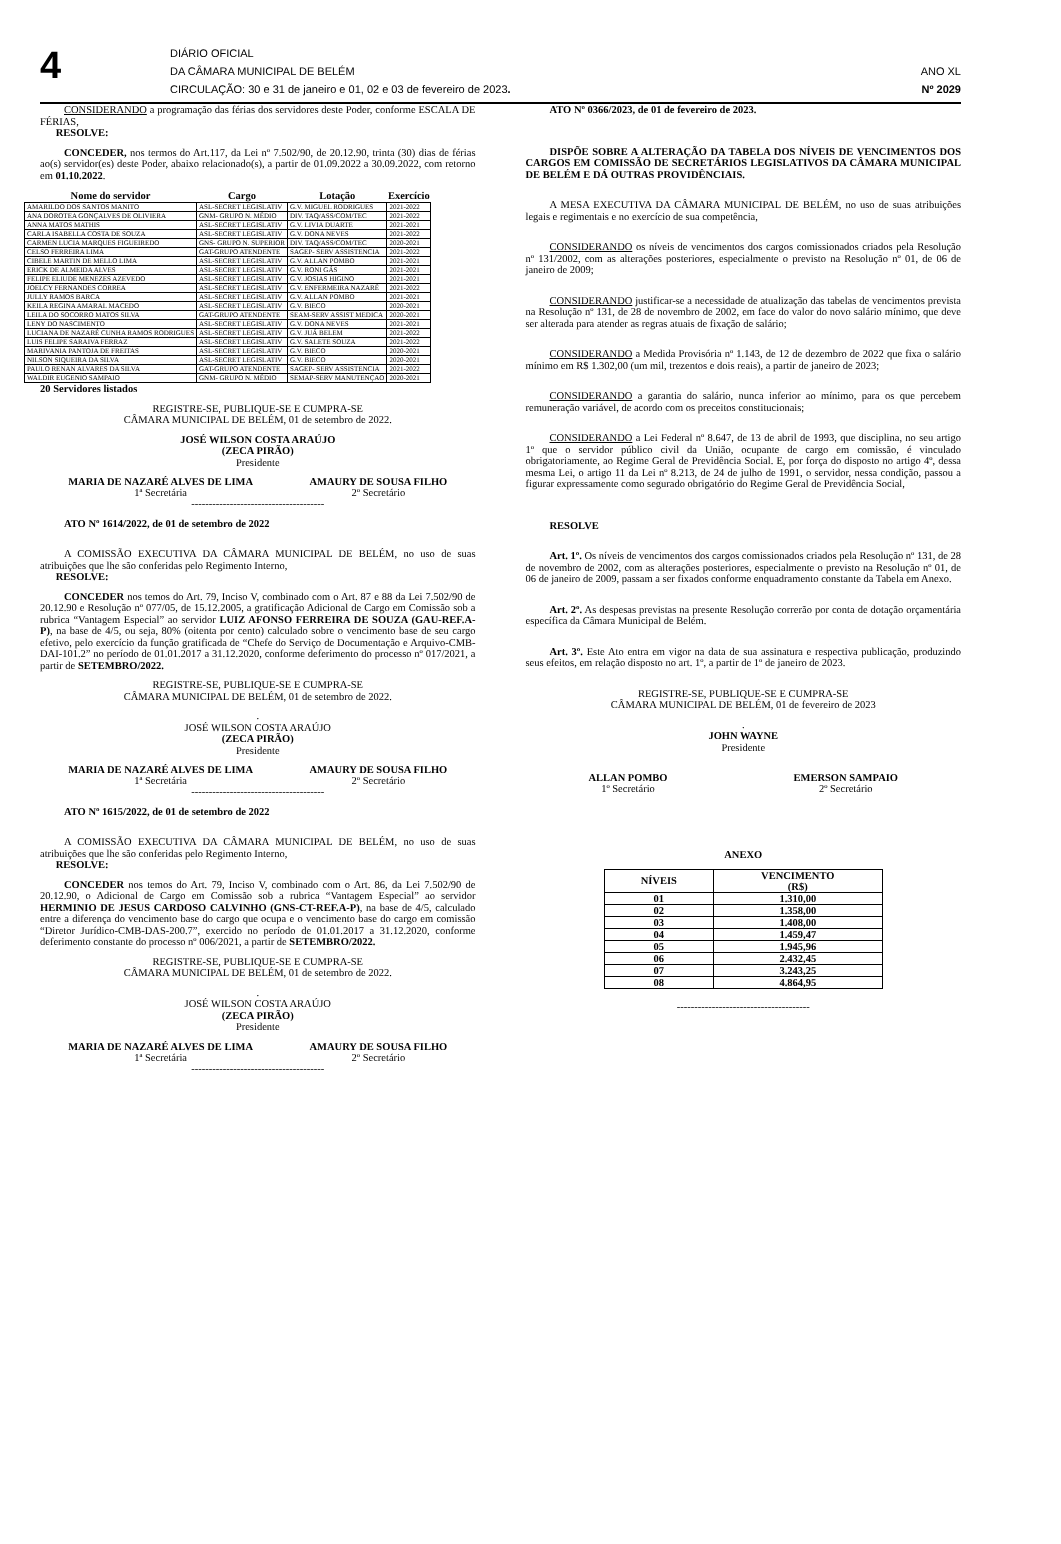4
DIÁRIO OFICIAL
DA CÂMARA MUNICIPAL DE BELÉM
CIRCULAÇÃO: 30 e 31 de janeiro e 01, 02 e 03 de fevereiro de 2023.
ANO XL
Nº 2029
CONSIDERANDO a programação das férias dos servidores deste Poder, conforme ESCALA DE FÉRIAS,
RESOLVE:
CONCEDER, nos termos do Art.117, da Lei nº 7.502/90, de 20.12.90, trinta (30) dias de férias ao(s) servidor(es) deste Poder, abaixo relacionado(s), a partir de 01.09.2022 a 30.09.2022, com retorno em 01.10.2022.
| Nome do servidor | Cargo | Lotação | Exercício |
| --- | --- | --- | --- |
| AMARILDO DOS SANTOS MANITO | ASL-SECRET LEGISLATIV | G.V. MIGUEL RODRIGUES | 2021-2022 |
| ANA DOROTEA GONÇALVES DE OLIVIERA | GNM- GRUPO N. MÉDIO | DIV. TAQ/ASS/COM/TEC | 2021-2022 |
| ANNA MATOS MATHIS | ASL-SECRET LEGISLATIV | G.V. LIVIA DUARTE | 2021-2021 |
| CARLA ISABELLA COSTA DE SOUZA | ASL-SECRET LEGISLATIV | G.V. DONA NEVES | 2021-2022 |
| CARMEN LUCIA MARQUES FIGUEIREDO | GNS- GRUPO N. SUPERIOR | DIV. TAQ/ASS/COM/TEC | 2020-2021 |
| CELSO FERREIRA LIMA | GAT-GRUPO ATENDENTE | SAGEP- SERV ASSISTENCIA | 2021-2022 |
| CIBELE MARTIN DE MELLO LIMA | ASL-SECRET LEGISLATIV | G.V. ALLAN POMBO | 2021-2021 |
| ERICK DE ALMEIDA ALVES | ASL-SECRET LEGISLATIV | G.V. RONI GÁS | 2021-2021 |
| FELIPE ELIUDE MENEZES AZEVEDO | ASL-SECRET LEGISLATIV | G.V. JOSIAS HIGINO | 2021-2021 |
| JOELCY FERNANDES CORREA | ASL-SECRET LEGISLATIV | G.V. ENFERMEIRA NAZARÉ | 2021-2022 |
| JULLY RAMOS BARCA | ASL-SECRET LEGISLATIV | G.V. ALLAN POMBO | 2021-2021 |
| KEILA REGINA AMARAL MACEDO | ASL-SECRET LEGISLATIV | G.V. BIECO | 2020-2021 |
| LEILA DO SOCORRO MATOS SILVA | GAT-GRUPO ATENDENTE | SEAM-SERV ASSIST MEDICA | 2020-2021 |
| LENY DO NASCIMENTO | ASL-SECRET LEGISLATIV | G.V. DONA NEVES | 2021-2021 |
| LUCIANA DE NAZARÉ CUNHA RAMOS RODRIGUES | ASL-SECRET LEGISLATIV | G.V. JUÁ BELEM | 2021-2022 |
| LUIS FELIPE SARAIVA FERRAZ | ASL-SECRET LEGISLATIV | G.V. SALETE SOUZA | 2021-2022 |
| MARIVANIA PANTOJA DE FREITAS | ASL-SECRET LEGISLATIV | G.V. BIECO | 2020-2021 |
| NILSON SIQUEIRA DA SILVA | ASL-SECRET LEGISLATIV | G.V. BIECO | 2020-2021 |
| PAULO RENAN ALVARES DA SILVA | GAT-GRUPO ATENDENTE | SAGEP- SERV ASSISTENCIA | 2021-2022 |
| WALDIR EUGENIO SAMPAIO | GNM- GRUPO N. MÉDIO | SEMAP-SERV MANUTENÇAO | 2020-2021 |
20 Servidores listados
REGISTRE-SE, PUBLIQUE-SE E CUMPRA-SE
CÂMARA MUNICIPAL DE BELÉM, 01 de setembro de 2022.
JOSÉ WILSON COSTA ARAÚJO
(ZECA PIRÃO)
Presidente
MARIA DE NAZARÉ ALVES DE LIMA
1ª Secretária
AMAURY DE SOUSA FILHO
2º Secretário
--------------------------------------
ATO Nº 1614/2022, de 01 de setembro de 2022
A COMISSÃO EXECUTIVA DA CÂMARA MUNICIPAL DE BELÉM, no uso de suas atribuições que lhe são conferidas pelo Regimento Interno,
RESOLVE:
CONCEDER nos temos do Art. 79, Inciso V, combinado com o Art. 87 e 88 da Lei 7.502/90 de 20.12.90 e Resolução nº 077/05, de 15.12.2005, a gratificação Adicional de Cargo em Comissão sob a rubrica “Vantagem Especial” ao servidor LUIZ AFONSO FERREIRA DE SOUZA (GAU-REF.A-P), na base de 4/5, ou seja, 80% (oitenta por cento) calculado sobre o vencimento base de seu cargo efetivo, pelo exercício da função gratificada de “Chefe do Serviço de Documentação e Arquivo-CMB-DAI-101.2” no período de 01.01.2017 a 31.12.2020, conforme deferimento do processo nº 017/2021, a partir de SETEMBRO/2022.
REGISTRE-SE, PUBLIQUE-SE E CUMPRA-SE
CÂMARA MUNICIPAL DE BELÉM, 01 de setembro de 2022.
.
JOSÉ WILSON COSTA ARAÚJO
(ZECA PIRÃO)
Presidente
MARIA DE NAZARÉ ALVES DE LIMA
1ª Secretária
AMAURY DE SOUSA FILHO
2º Secretário
--------------------------------------
ATO Nº 1615/2022, de 01 de setembro de 2022
A COMISSÃO EXECUTIVA DA CÂMARA MUNICIPAL DE BELÉM, no uso de suas atribuições que lhe são conferidas pelo Regimento Interno,
RESOLVE:
CONCEDER nos temos do Art. 79, Inciso V, combinado com o Art. 86, da Lei 7.502/90 de 20.12.90, o Adicional de Cargo em Comissão sob a rubrica “Vantagem Especial” ao servidor HERMINIO DE JESUS CARDOSO CALVINHO (GNS-CT-REF.A-P), na base de 4/5, calculado entre a diferença do vencimento base do cargo que ocupa e o vencimento base do cargo em comissão “Diretor Jurídico-CMB-DAS-200.7”, exercido no período de 01.01.2017 a 31.12.2020, conforme deferimento constante do processo nº 006/2021, a partir de SETEMBRO/2022.
REGISTRE-SE, PUBLIQUE-SE E CUMPRA-SE
CÂMARA MUNICIPAL DE BELÉM, 01 de setembro de 2022.
.
JOSÉ WILSON COSTA ARAÚJO
(ZECA PIRÃO)
Presidente
MARIA DE NAZARÉ ALVES DE LIMA
1ª Secretária
AMAURY DE SOUSA FILHO
2º Secretário
--------------------------------------
ATO Nº 0366/2023, de 01 de fevereiro de 2023.
DISPÕE SOBRE A ALTERAÇÃO DA TABELA DOS NÍVEIS DE VENCIMENTOS DOS CARGOS EM COMISSÃO DE SECRETÁRIOS LEGISLATIVOS DA CÂMARA MUNICIPAL DE BELÉM E DÁ OUTRAS PROVIDÊNCIAIS.
A MESA EXECUTIVA DA CÂMARA MUNICIPAL DE BELÉM, no uso de suas atribuições legais e regimentais e no exercício de sua competência,
CONSIDERANDO os níveis de vencimentos dos cargos comissionados criados pela Resolução nº 131/2002, com as alterações posteriores, especialmente o previsto na Resolução nº 01, de 06 de janeiro de 2009;
CONSIDERANDO justificar-se a necessidade de atualização das tabelas de vencimentos prevista na Resolução nº 131, de 28 de novembro de 2002, em face do valor do novo salário mínimo, que deve ser alterada para atender as regras atuais de fixação de salário;
CONSIDERANDO a Medida Provisória nº 1.143, de 12 de dezembro de 2022 que fixa o salário mínimo em R$ 1.302,00 (um mil, trezentos e dois reais), a partir de janeiro de 2023;
CONSIDERANDO a garantia do salário, nunca inferior ao mínimo, para os que percebem remuneração variável, de acordo com os preceitos constitucionais;
CONSIDERANDO a Lei Federal nº 8.647, de 13 de abril de 1993, que disciplina, no seu artigo 1º que o servidor público civil da União, ocupante de cargo em comissão, é vinculado obrigatoriamente, ao Regime Geral de Previdência Social. E, por força do disposto no artigo 4º, dessa mesma Lei, o artigo 11 da Lei nº 8.213, de 24 de julho de 1991, o servidor, nessa condição, passou a figurar expressamente como segurado obrigatório do Regime Geral de Previdência Social,
RESOLVE
Art. 1º. Os níveis de vencimentos dos cargos comissionados criados pela Resolução nº 131, de 28 de novembro de 2002, com as alterações posteriores, especialmente o previsto na Resolução nº 01, de 06 de janeiro de 2009, passam a ser fixados conforme enquadramento constante da Tabela em Anexo.
Art. 2º. As despesas previstas na presente Resolução correrão por conta de dotação orçamentária específica da Câmara Municipal de Belém.
Art. 3º. Este Ato entra em vigor na data de sua assinatura e respectiva publicação, produzindo seus efeitos, em relação disposto no art. 1º, a partir de 1º de janeiro de 2023.
REGISTRE-SE, PUBLIQUE-SE E CUMPRA-SE
CÂMARA MUNICIPAL DE BELÉM, 01 de fevereiro de 2023
.
JOHN WAYNE
Presidente
ALLAN POMBO
1º Secretário
EMERSON SAMPAIO
2º Secretário
ANEXO
| NÍVEIS | VENCIMENTO (R$) |
| --- | --- |
| 01 | 1.310,00 |
| 02 | 1.358,00 |
| 03 | 1.408,00 |
| 04 | 1.459,47 |
| 05 | 1.945,96 |
| 06 | 2.432,45 |
| 07 | 3.243,25 |
| 08 | 4.864,95 |
--------------------------------------